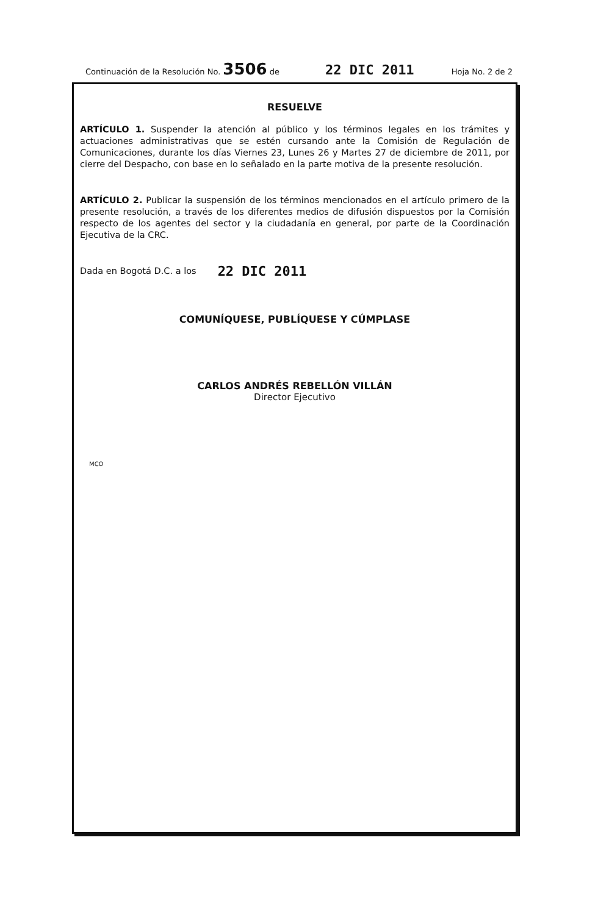Continuación de la Resolución No. 3506 de 22 DIC 2011 Hoja No. 2 de 2
RESUELVE
ARTÍCULO 1. Suspender la atención al público y los términos legales en los trámites y actuaciones administrativas que se estén cursando ante la Comisión de Regulación de Comunicaciones, durante los días Viernes 23, Lunes 26 y Martes 27 de diciembre de 2011, por cierre del Despacho, con base en lo señalado en la parte motiva de la presente resolución.
ARTÍCULO 2. Publicar la suspensión de los términos mencionados en el artículo primero de la presente resolución, a través de los diferentes medios de difusión dispuestos por la Comisión respecto de los agentes del sector y la ciudadanía en general, por parte de la Coordinación Ejecutiva de la CRC.
Dada en Bogotá D.C. a los 22 DIC 2011
COMUNÍQUESE, PUBLÍQUESE Y CÚMPLASE
CARLOS ANDRÉS REBELLÓN VILLÁN
Director Ejecutivo
MCO